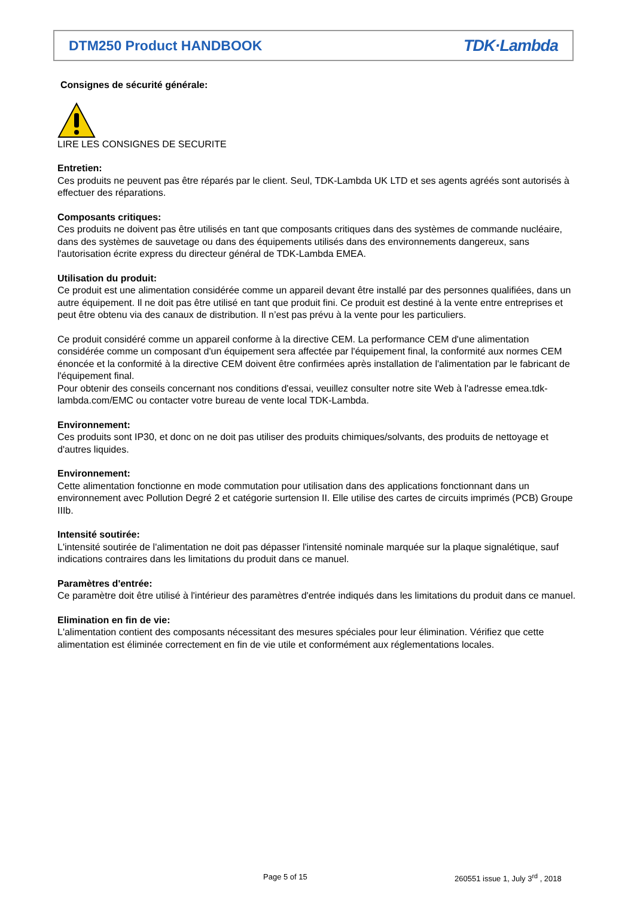DTM250 Product HANDBOOK
TDK·Lambda
Consignes de sécurité générale:
LIRE LES CONSIGNES DE SECURITE
Entretien:
Ces produits ne peuvent pas être réparés par le client. Seul, TDK-Lambda UK LTD et ses agents agréés sont autorisés à effectuer des réparations.
Composants critiques:
Ces produits ne doivent pas être utilisés en tant que composants critiques dans des systèmes de commande nucléaire, dans des systèmes de sauvetage ou dans des équipements utilisés dans des environnements dangereux, sans l'autorisation écrite express du directeur général de TDK-Lambda EMEA.
Utilisation du produit:
Ce produit est une alimentation considérée comme un appareil devant être installé par des personnes qualifiées, dans un autre équipement. Il ne doit pas être utilisé en tant que produit fini. Ce produit est destiné à la vente entre entreprises et peut être obtenu via des canaux de distribution. Il n’est pas prévu à la vente pour les particuliers.
Ce produit considéré comme un appareil conforme à la directive CEM. La performance CEM d'une alimentation considérée comme un composant d'un équipement sera affectée par l'équipement final, la conformité aux normes CEM énoncée et la conformité à la directive CEM doivent être confirmées après installation de l'alimentation par le fabricant de l'équipement final.
Pour obtenir des conseils concernant nos conditions d'essai, veuillez consulter notre site Web à l'adresse emea.tdk-lambda.com/EMC ou contacter votre bureau de vente local TDK-Lambda.
Environnement:
Ces produits sont IP30, et donc on ne doit pas utiliser des produits chimiques/solvants, des produits de nettoyage et d'autres liquides.
Environnement:
Cette alimentation fonctionne en mode commutation pour utilisation dans des applications fonctionnant dans un environnement avec Pollution Degré 2 et catégorie surtension II. Elle utilise des cartes de circuits imprimés (PCB) Groupe IIIb.
Intensité soutirée:
L'intensité soutirée de l'alimentation ne doit pas dépasser l'intensité nominale marquée sur la plaque signalétique, sauf indications contraires dans les limitations du produit dans ce manuel.
Paramètres d'entrée:
Ce paramètre doit être utilisé à l'intérieur des paramètres d'entrée indiqués dans les limitations du produit dans ce manuel.
Elimination en fin de vie:
L'alimentation contient des composants nécessitant des mesures spéciales pour leur élimination. Vérifiez que cette alimentation est éliminée correctement en fin de vie utile et conformément aux réglementations locales.
Page 5 of 15
260551 issue 1, July 3<sup>rd</sup> , 2018